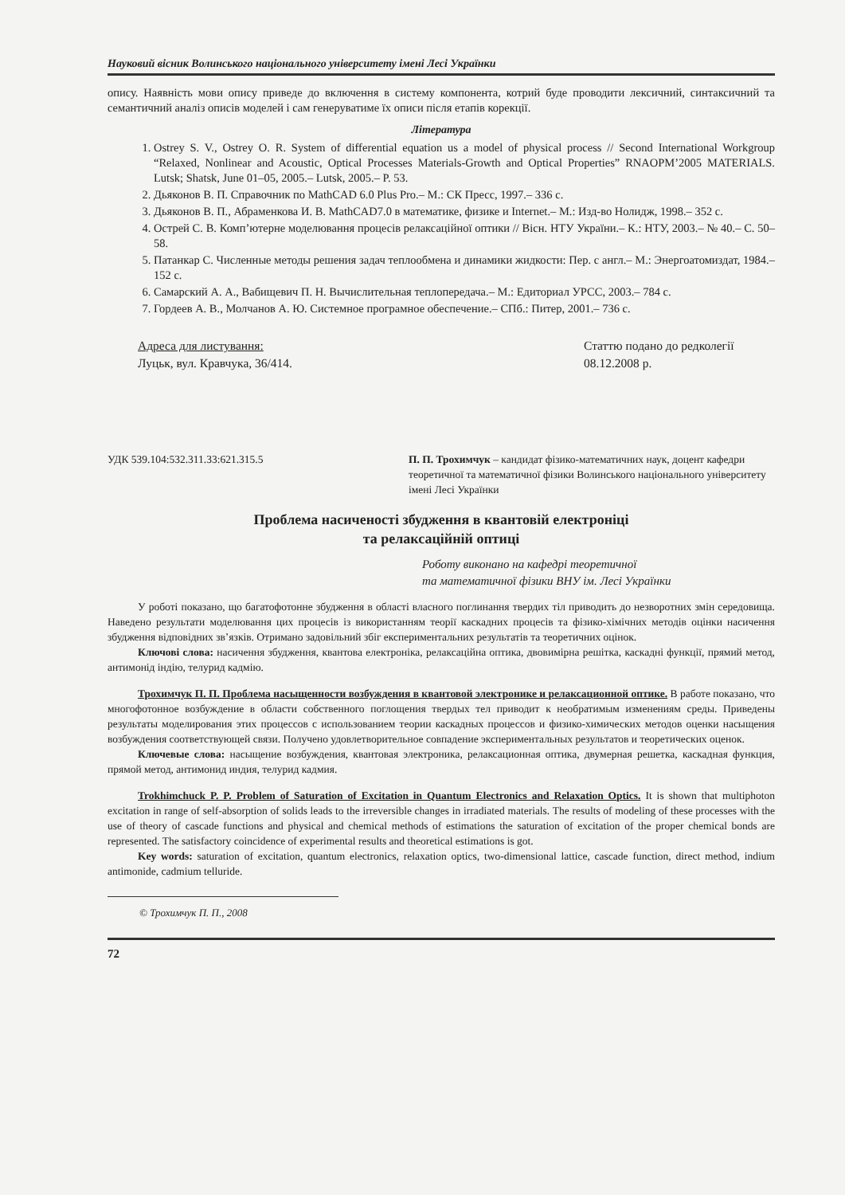Науковий вісник Волинського національного університету імені Лесі Українки
опису. Наявність мови опису приведе до включення в систему компонента, котрий буде проводити лексичний, синтаксичний та семантичний аналіз описів моделей і сам генеруватиме їх описи після етапів корекції.
Література
1. Ostrey S. V., Ostrey O. R. System of differential equation us a model of physical process // Second International Workgroup “Relaxed, Nonlinear and Acoustic, Optical Processes Materials-Growth and Optical Properties” RNAOPM’2005 MATERIALS. Lutsk; Shatsk, June 01–05, 2005.– Lutsk, 2005.– P. 53.
2. Дьяконов В. П. Справочник по MathCAD 6.0 Plus Pro.– М.: СК Пресс, 1997.– 336 с.
3. Дьяконов В. П., Абраменкова И. В. MathCAD7.0 в математике, физике и Internet.– М.: Изд-во Нолидж, 1998.– 352 с.
4. Острей С. В. Комп’ютерне моделювання процесів релаксаційної оптики // Вісн. НТУ України.– К.: НТУ, 2003.– № 40.– С. 50–58.
5. Патанкар С. Численные методы решения задач теплообмена и динамики жидкости: Пер. с англ.– М.: Энергоатомиздат, 1984.– 152 с.
6. Самарский А. А., Вабищевич П. Н. Вычислительная теплопередача.– М.: Едиториал УРСС, 2003.– 784 с.
7. Гордеев А. В., Молчанов А. Ю. Системное програмное обеспечение.– СПб.: Питер, 2001.– 736 с.
Адреса для листування:
Луцьк, вул. Кравчука, 36/414.
Статтю подано до редколегії
08.12.2008 р.
УДК 539.104:532.311.33:621.315.5
П. П. Трохимчук – кандидат фізико-математичних наук, доцент кафедри теоретичної та математичної фізики Волинського національного університету імені Лесі Українки
Проблема насиченості збудження в квантовій електроніці
та релаксаційній оптиці
Роботу виконано на кафедрі теоретичної
та математичної фізики ВНУ ім. Лесі Українки
У роботі показано, що багатофотонне збудження в області власного поглинання твердих тіл приводить до незворотних змін середовища. Наведено результати моделювання цих процесів із використанням теорії каскадних процесів та фізико-хімічних методів оцінки насичення збудження відповідних зв’язків. Отримано задовільний збіг експериментальних результатів та теоретичних оцінок.
Ключові слова: насичення збудження, квантова електроніка, релаксаційна оптика, двовимірна решітка, каскадні функції, прямий метод, антимонід індію, телурид кадмію.
Трохимчук П. П. Проблема насыщенности возбуждения в квантовой электронике и релаксационной оптике. В работе показано, что многофотонное возбуждение в области собственного поглощения твердых тел приводит к необратимым изменениям среды. Приведены результаты моделирования этих процессов с использованием теории каскадных процессов и физико-химических методов оценки насыщения возбуждения соответствующей связи. Получено удовлетворительное совпадение экспериментальных результатов и теоретических оценок.
Ключевые слова: насыщение возбуждения, квантовая электроника, релаксационная оптика, двумерная решетка, каскадная функция, прямой метод, антимонид индия, телурид кадмия.
Trokhimchuck P. P. Problem of Saturation of Excitation in Quantum Electronics and Relaxation Optics. It is shown that multiphoton excitation in range of self-absorption of solids leads to the irreversible changes in irradiated materials. The results of modeling of these processes with the use of theory of cascade functions and physical and chemical methods of estimations the saturation of excitation of the proper chemical bonds are represented. The satisfactory coincidence of experimental results and theoretical estimations is got.
Key words: saturation of excitation, quantum electronics, relaxation optics, two-dimensional lattice, cascade function, direct method, indium antimonide, cadmium telluride.
© Трохимчук П. П., 2008
72